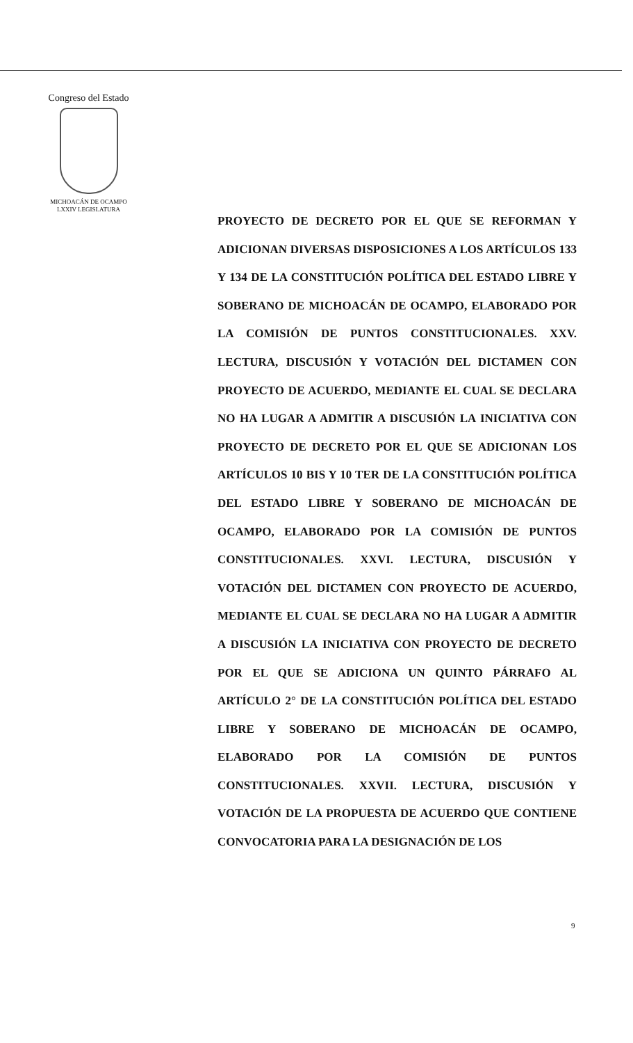Congreso del Estado
MICHOACÁN DE OCAMPO
LXXIV LEGISLATURA
PROYECTO DE DECRETO POR EL QUE SE REFORMAN Y ADICIONAN DIVERSAS DISPOSICIONES A LOS ARTÍCULOS 133 Y 134 DE LA CONSTITUCIÓN POLÍTICA DEL ESTADO LIBRE Y SOBERANO DE MICHOACÁN DE OCAMPO, ELABORADO POR LA COMISIÓN DE PUNTOS CONSTITUCIONALES. XXV. LECTURA, DISCUSIÓN Y VOTACIÓN DEL DICTAMEN CON PROYECTO DE ACUERDO, MEDIANTE EL CUAL SE DECLARA NO HA LUGAR A ADMITIR A DISCUSIÓN LA INICIATIVA CON PROYECTO DE DECRETO POR EL QUE SE ADICIONAN LOS ARTÍCULOS 10 BIS Y 10 TER DE LA CONSTITUCIÓN POLÍTICA DEL ESTADO LIBRE Y SOBERANO DE MICHOACÁN DE OCAMPO, ELABORADO POR LA COMISIÓN DE PUNTOS CONSTITUCIONALES. XXVI. LECTURA, DISCUSIÓN Y VOTACIÓN DEL DICTAMEN CON PROYECTO DE ACUERDO, MEDIANTE EL CUAL SE DECLARA NO HA LUGAR A ADMITIR A DISCUSIÓN LA INICIATIVA CON PROYECTO DE DECRETO POR EL QUE SE ADICIONA UN QUINTO PÁRRAFO AL ARTÍCULO 2° DE LA CONSTITUCIÓN POLÍTICA DEL ESTADO LIBRE Y SOBERANO DE MICHOACÁN DE OCAMPO, ELABORADO POR LA COMISIÓN DE PUNTOS CONSTITUCIONALES. XXVII. LECTURA, DISCUSIÓN Y VOTACIÓN DE LA PROPUESTA DE ACUERDO QUE CONTIENE CONVOCATORIA PARA LA DESIGNACIÓN DE LOS
9